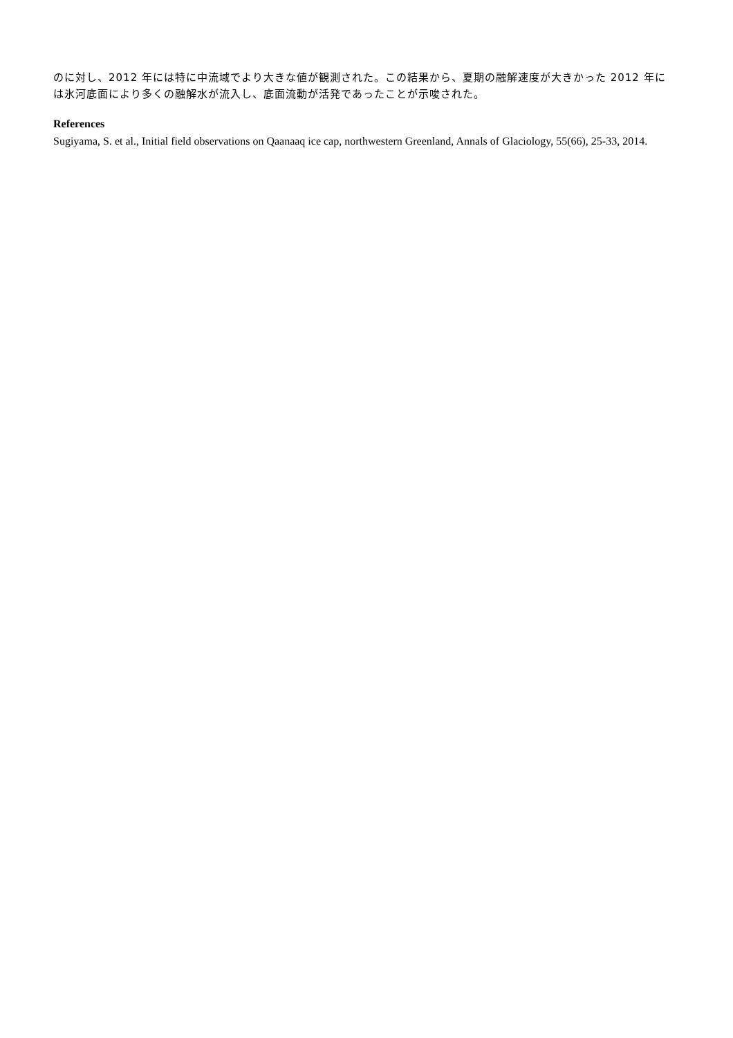のに対し、2012 年には特に中流域でより大きな値が観測された。この結果から、夏期の融解速度が大きかった 2012 年には氷河底面により多くの融解水が流入し、底面流動が活発であったことが示唆された。
References
Sugiyama, S. et al., Initial field observations on Qaanaaq ice cap, northwestern Greenland, Annals of Glaciology, 55(66), 25-33, 2014.